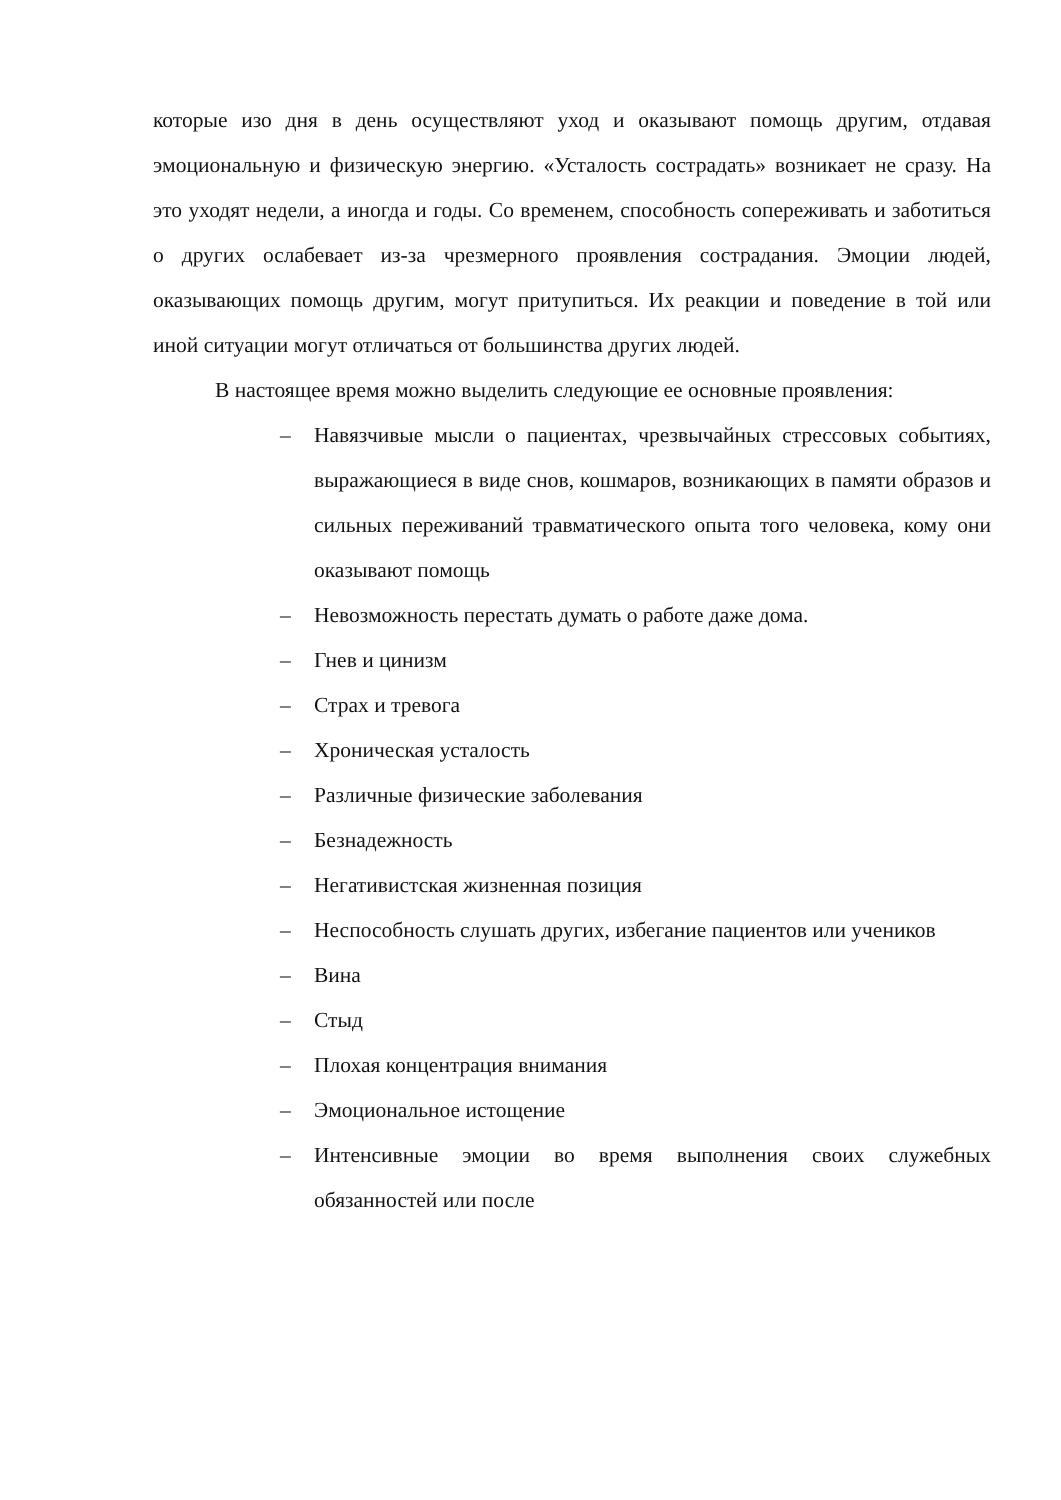которые изо дня в день осуществляют уход и оказывают помощь другим, отдавая эмоциональную и физическую энергию. «Усталость сострадать» возникает не сразу. На это уходят недели, а иногда и годы. Со временем, способность сопереживать и заботиться о других ослабевает из-за чрезмерного проявления сострадания. Эмоции людей, оказывающих помощь другим, могут притупиться. Их реакции и поведение в той или иной ситуации могут отличаться от большинства других людей.
В настоящее время можно выделить следующие ее основные проявления:
– Навязчивые мысли о пациентах, чрезвычайных стрессовых событиях, выражающиеся в виде снов, кошмаров, возникающих в памяти образов и сильных переживаний травматического опыта того человека, кому они оказывают помощь
– Невозможность перестать думать о работе даже дома.
– Гнев и цинизм
– Страх и тревога
– Хроническая усталость
– Различные физические заболевания
– Безнадежность
– Негативистская жизненная позиция
– Неспособность слушать других, избегание пациентов или учеников
– Вина
– Стыд
– Плохая концентрация внимания
– Эмоциональное истощение
– Интенсивные эмоции во время выполнения своих служебных обязанностей или после